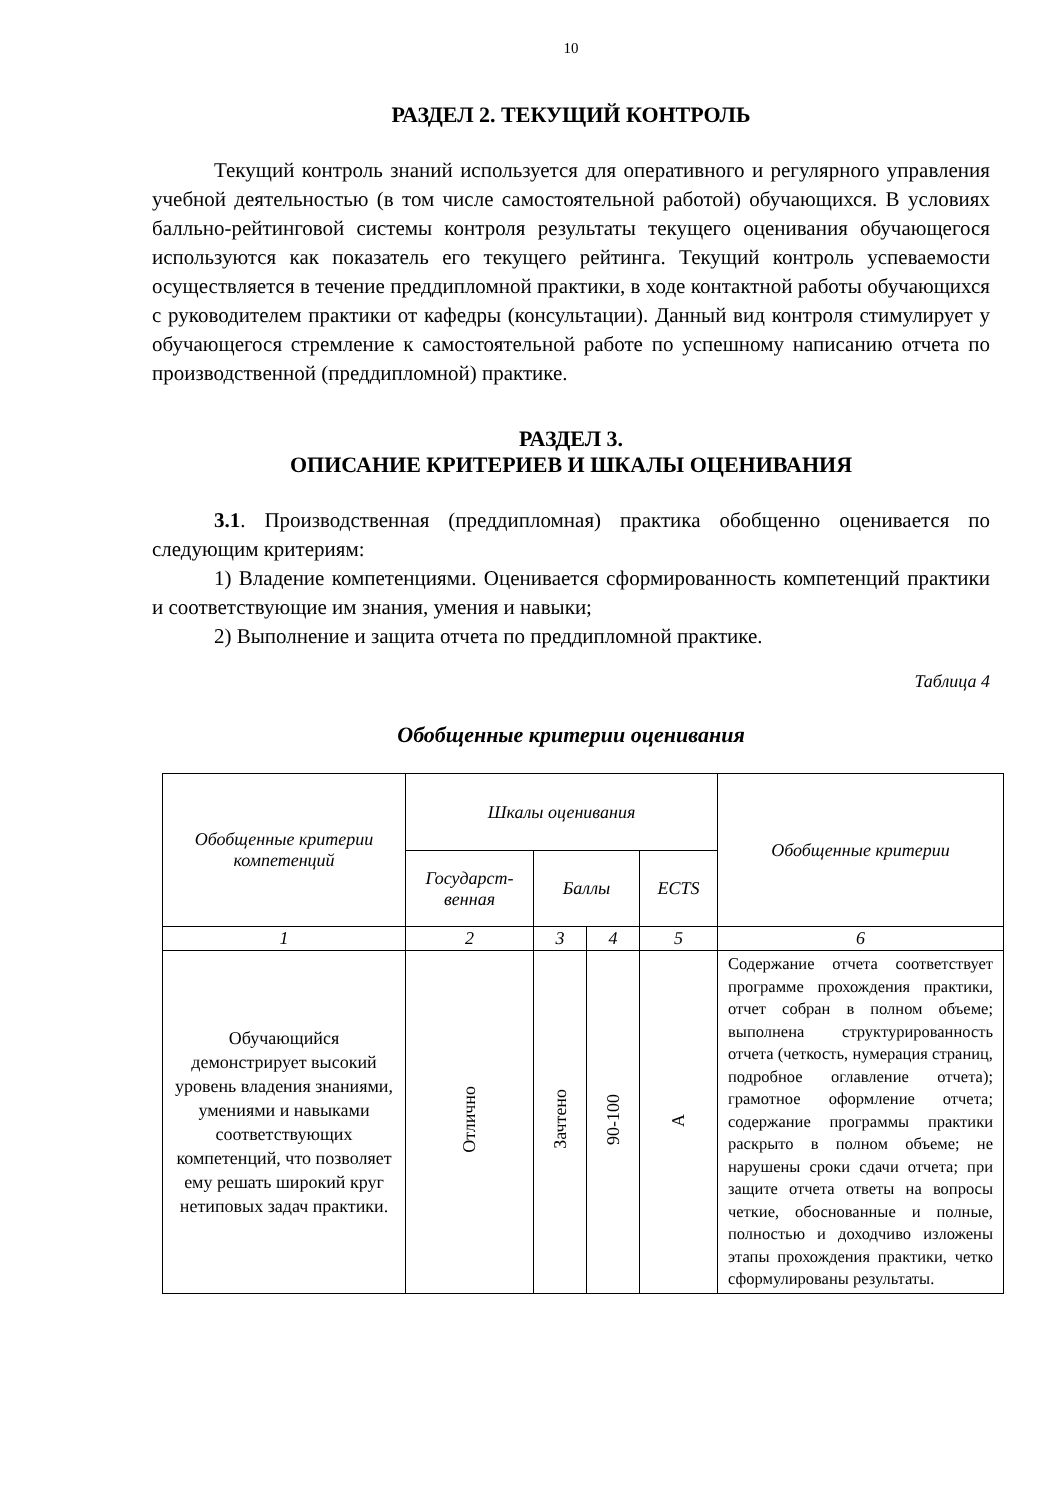10
РАЗДЕЛ 2. ТЕКУЩИЙ КОНТРОЛЬ
Текущий контроль знаний используется для оперативного и регулярного управления учебной деятельностью (в том числе самостоятельной работой) обучающихся. В условиях балльно-рейтинговой системы контроля результаты текущего оценивания обучающегося используются как показатель его текущего рейтинга. Текущий контроль успеваемости осуществляется в течение преддипломной практики, в ходе контактной работы обучающихся с руководителем практики от кафедры (консультации). Данный вид контроля стимулирует у обучающегося стремление к самостоятельной работе по успешному написанию отчета по производственной (преддипломной) практике.
РАЗДЕЛ 3.
ОПИСАНИЕ КРИТЕРИЕВ И ШКАЛЫ ОЦЕНИВАНИЯ
3.1. Производственная (преддипломная) практика обобщенно оценивается по следующим критериям:
1) Владение компетенциями. Оценивается сформированность компетенций практики и соответствующие им знания, умения и навыки;
2) Выполнение и защита отчета по преддипломной практике.
Таблица 4
Обобщенные критерии оценивания
| Обобщенные критерии компетенций | Шкалы оценивания | | | | Обобщенные критерии |
| --- | --- | --- | --- | --- | --- |
| | Государст- венная | Баллы | | ECTS | |
| 1 | 2 | 3 | 4 | 5 | 6 |
| Обучающийся демонстрирует высокий уровень владения знаниями, умениями и навыками соответствующих компетенций, что позволяет ему решать широкий круг нетиповых задач практики. | Отлично | Зачтено | 90-100 | A | Содержание отчета соответствует программе прохождения практики, отчет собран в полном объеме; выполнена структурированность отчета (четкость, нумерация страниц, подробное оглавление отчета); грамотное оформление отчета; содержание программы практики раскрыто в полном объеме; не нарушены сроки сдачи отчета; при защите отчета ответы на вопросы четкие, обоснованные и полные, полностью и доходчиво изложены этапы прохождения практики, четко сформулированы результаты. |